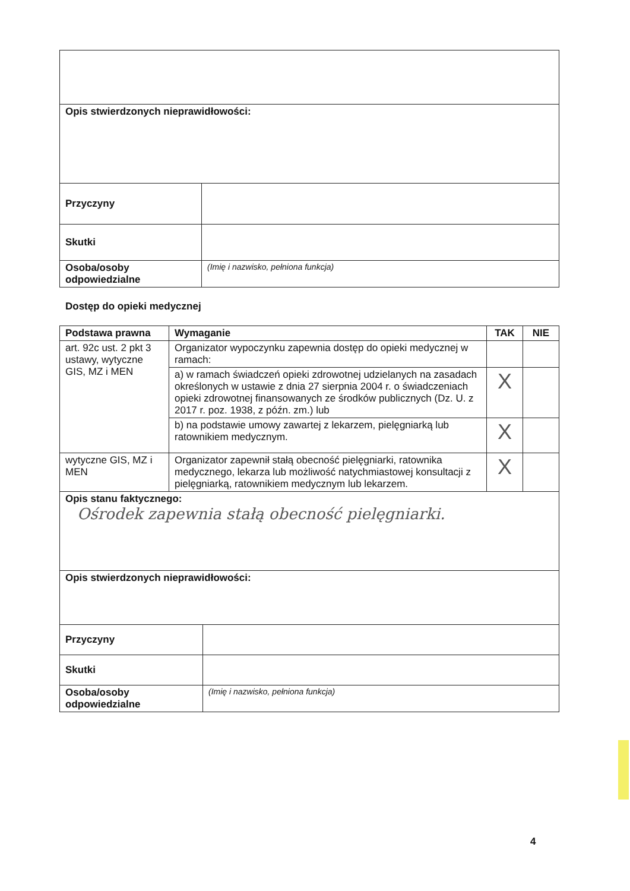| Opis stwierdzonych nieprawidłowości: | |
| Przyczyny | |
| Skutki | |
| Osoba/osoby odpowiedzialne | (Imię i nazwisko, pełniona funkcja) |
Dostęp do opieki medycznej
| Podstawa prawna | Wymaganie | TAK | NIE |
| --- | --- | --- | --- |
| art. 92c ust. 2 pkt 3 ustawy, wytyczne GIS, MZ i MEN | Organizator wypoczynku zapewnia dostęp do opieki medycznej w ramach: | | |
| | a) w ramach świadczeń opieki zdrowotnej udzielanych na zasadach określonych w ustawie z dnia 27 sierpnia 2004 r. o świadczeniach opieki zdrowotnej finansowanych ze środków publicznych (Dz. U. z 2017 r. poz. 1938, z późn. zm.) lub | X | |
| | b) na podstawie umowy zawartej z lekarzem, pielęgniarką lub ratownikiem medycznym. | X | |
| wytyczne GIS, MZ i MEN | Organizator zapewnił stałą obecność pielęgniarki, ratownika medycznego, lekarza lub możliwość natychmiastowej konsultacji z pielęgniarką, ratownikiem medycznym lub lekarzem. | X | |
| Opis stanu faktycznego: Ośrodek zapewnia stałą obecność pielęgniarki. | | | |
| Opis stwierdzonych nieprawidłowości: | |
| Przyczyny | |
| Skutki | |
| Osoba/osoby odpowiedzialne | (Imię i nazwisko, pełniona funkcja) |
4